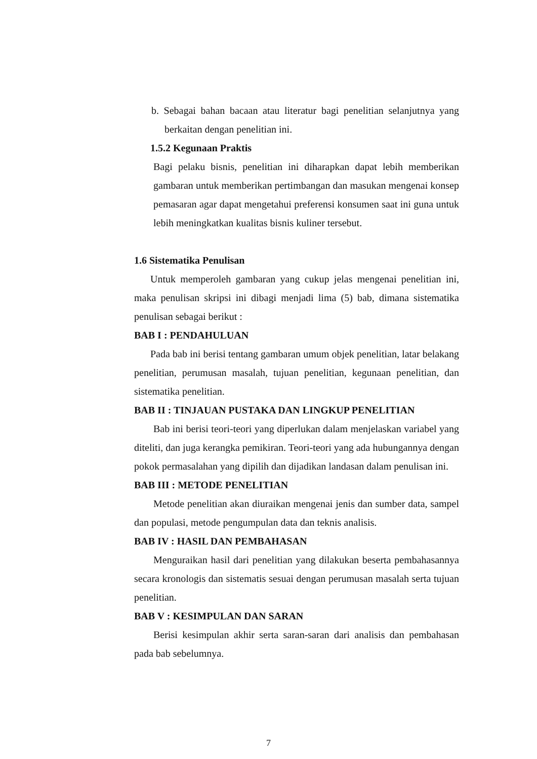b. Sebagai bahan bacaan atau literatur bagi penelitian selanjutnya yang berkaitan dengan penelitian ini.
1.5.2 Kegunaan Praktis
Bagi pelaku bisnis, penelitian ini diharapkan dapat lebih memberikan gambaran untuk memberikan pertimbangan dan masukan mengenai konsep pemasaran agar dapat mengetahui preferensi konsumen saat ini guna untuk lebih meningkatkan kualitas bisnis kuliner tersebut.
1.6 Sistematika Penulisan
Untuk memperoleh gambaran yang cukup jelas mengenai penelitian ini, maka penulisan skripsi ini dibagi menjadi lima (5) bab, dimana sistematika penulisan sebagai berikut :
BAB I : PENDAHULUAN
Pada bab ini berisi tentang gambaran umum objek penelitian, latar belakang penelitian, perumusan masalah, tujuan penelitian, kegunaan penelitian, dan sistematika penelitian.
BAB II : TINJAUAN PUSTAKA DAN LINGKUP PENELITIAN
Bab ini berisi teori-teori yang diperlukan dalam menjelaskan variabel yang diteliti, dan juga kerangka pemikiran. Teori-teori yang ada hubungannya dengan pokok permasalahan yang dipilih dan dijadikan landasan dalam penulisan ini.
BAB III : METODE PENELITIAN
Metode penelitian akan diuraikan mengenai jenis dan sumber data, sampel dan populasi, metode pengumpulan data dan teknis analisis.
BAB IV : HASIL DAN PEMBAHASAN
Menguraikan hasil dari penelitian yang dilakukan beserta pembahasannya secara kronologis dan sistematis sesuai dengan perumusan masalah serta tujuan penelitian.
BAB V : KESIMPULAN DAN SARAN
Berisi kesimpulan akhir serta saran-saran dari analisis dan pembahasan pada bab sebelumnya.
7